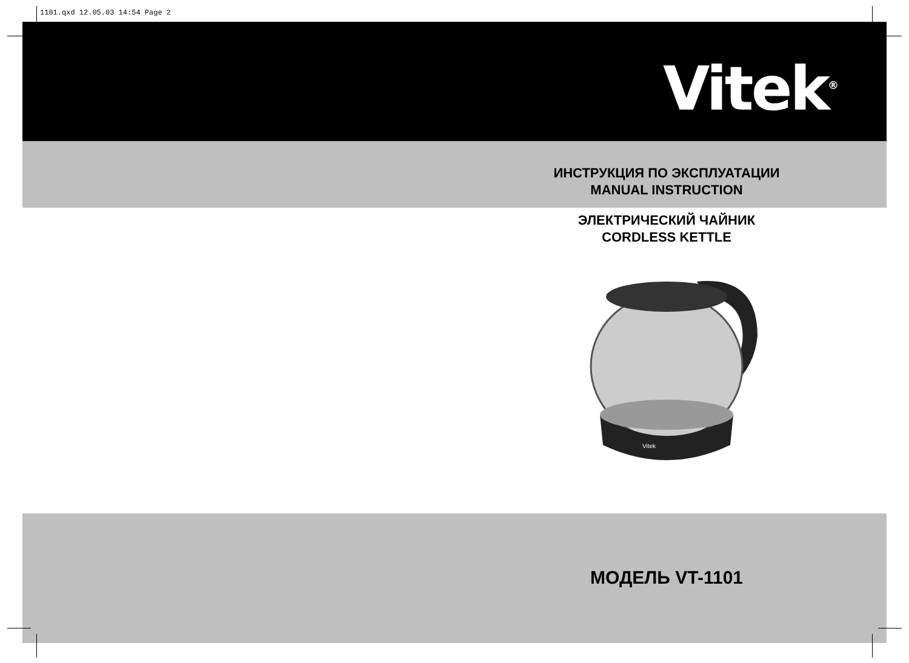1101.qxd 12.05.03 14:54 Page 2
Vitek<sup>®</sup>
ИНСТРУКЦИЯ ПО ЭКСПЛУАТАЦИИ
MANUAL INSTRUCTION
ЭЛЕКТРИЧЕСКИЙ ЧАЙНИК
CORDLESS KETTLE
Vitek
МОДЕЛЬ VT-1101